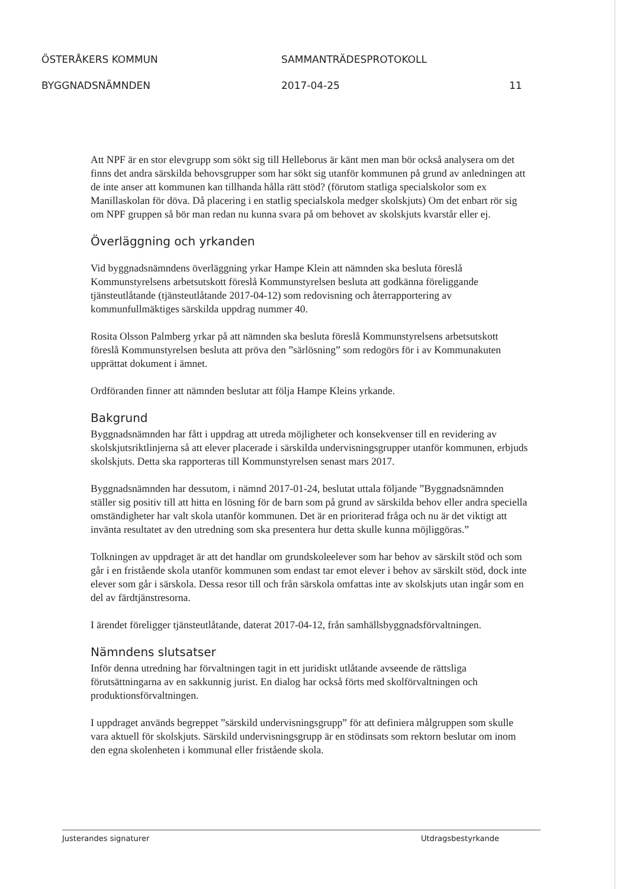ÖSTERÅKERS KOMMUN SAMMANTRÄDESPROTOKOLL
BYGGNADSNÄMNDEN 2017-04-25 11
Att NPF är en stor elevgrupp som sökt sig till Helleborus är känt men man bör också analysera om det finns det andra särskilda behovsgrupper som har sökt sig utanför kommunen på grund av anledningen att de inte anser att kommunen kan tillhanda hålla rätt stöd? (förutom statliga specialskolor som ex Manillaskolan för döva. Då placering i en statlig specialskola medger skolskjuts) Om det enbart rör sig om NPF gruppen så bör man redan nu kunna svara på om behovet av skolskjuts kvarstår eller ej.
Överläggning och yrkanden
Vid byggnadsnämndens överläggning yrkar Hampe Klein att nämnden ska besluta föreslå Kommunstyrelsens arbetsutskott föreslå Kommunstyrelsen besluta att godkänna föreliggande tjänsteutlåtande (tjänsteutlåtande 2017-04-12) som redovisning och återrapportering av kommunfullmäktiges särskilda uppdrag nummer 40.
Rosita Olsson Palmberg yrkar på att nämnden ska besluta föreslå Kommunstyrelsens arbetsutskott föreslå Kommunstyrelsen besluta att pröva den ”särlösning” som redogörs för i av Kommunakuten upprättat dokument i ämnet.
Ordföranden finner att nämnden beslutar att följa Hampe Kleins yrkande.
Bakgrund
Byggnadsnämnden har fått i uppdrag att utreda möjligheter och konsekvenser till en revidering av skolskjutsriktlinjerna så att elever placerade i särskilda undervisningsgrupper utanför kommunen, erbjuds skolskjuts. Detta ska rapporteras till Kommunstyrelsen senast mars 2017.
Byggnadsnämnden har dessutom, i nämnd 2017-01-24, beslutat uttala följande ”Byggnadsnämnden ställer sig positiv till att hitta en lösning för de barn som på grund av särskilda behov eller andra speciella omständigheter har valt skola utanför kommunen. Det är en prioriterad fråga och nu är det viktigt att invänta resultatet av den utredning som ska presentera hur detta skulle kunna möjliggöras.”
Tolkningen av uppdraget är att det handlar om grundskoleelever som har behov av särskilt stöd och som går i en fristående skola utanför kommunen som endast tar emot elever i behov av särskilt stöd, dock inte elever som går i särskola. Dessa resor till och från särskola omfattas inte av skolskjuts utan ingår som en del av färdtjänstresorna.
I ärendet föreligger tjänsteutlåtande, daterat 2017-04-12, från samhällsbyggnadsförvaltningen.
Nämndens slutsatser
Inför denna utredning har förvaltningen tagit in ett juridiskt utlåtande avseende de rättsliga förutsättningarna av en sakkunnig jurist. En dialog har också förts med skolförvaltningen och produktionsförvaltningen.
I uppdraget används begreppet ”särskild undervisningsgrupp” för att definiera målgruppen som skulle vara aktuell för skolskjuts. Särskild undervisningsgrupp är en stödinsats som rektorn beslutar om inom den egna skolenheten i kommunal eller fristående skola.
Justerandes signaturer Utdragsbestyrkande